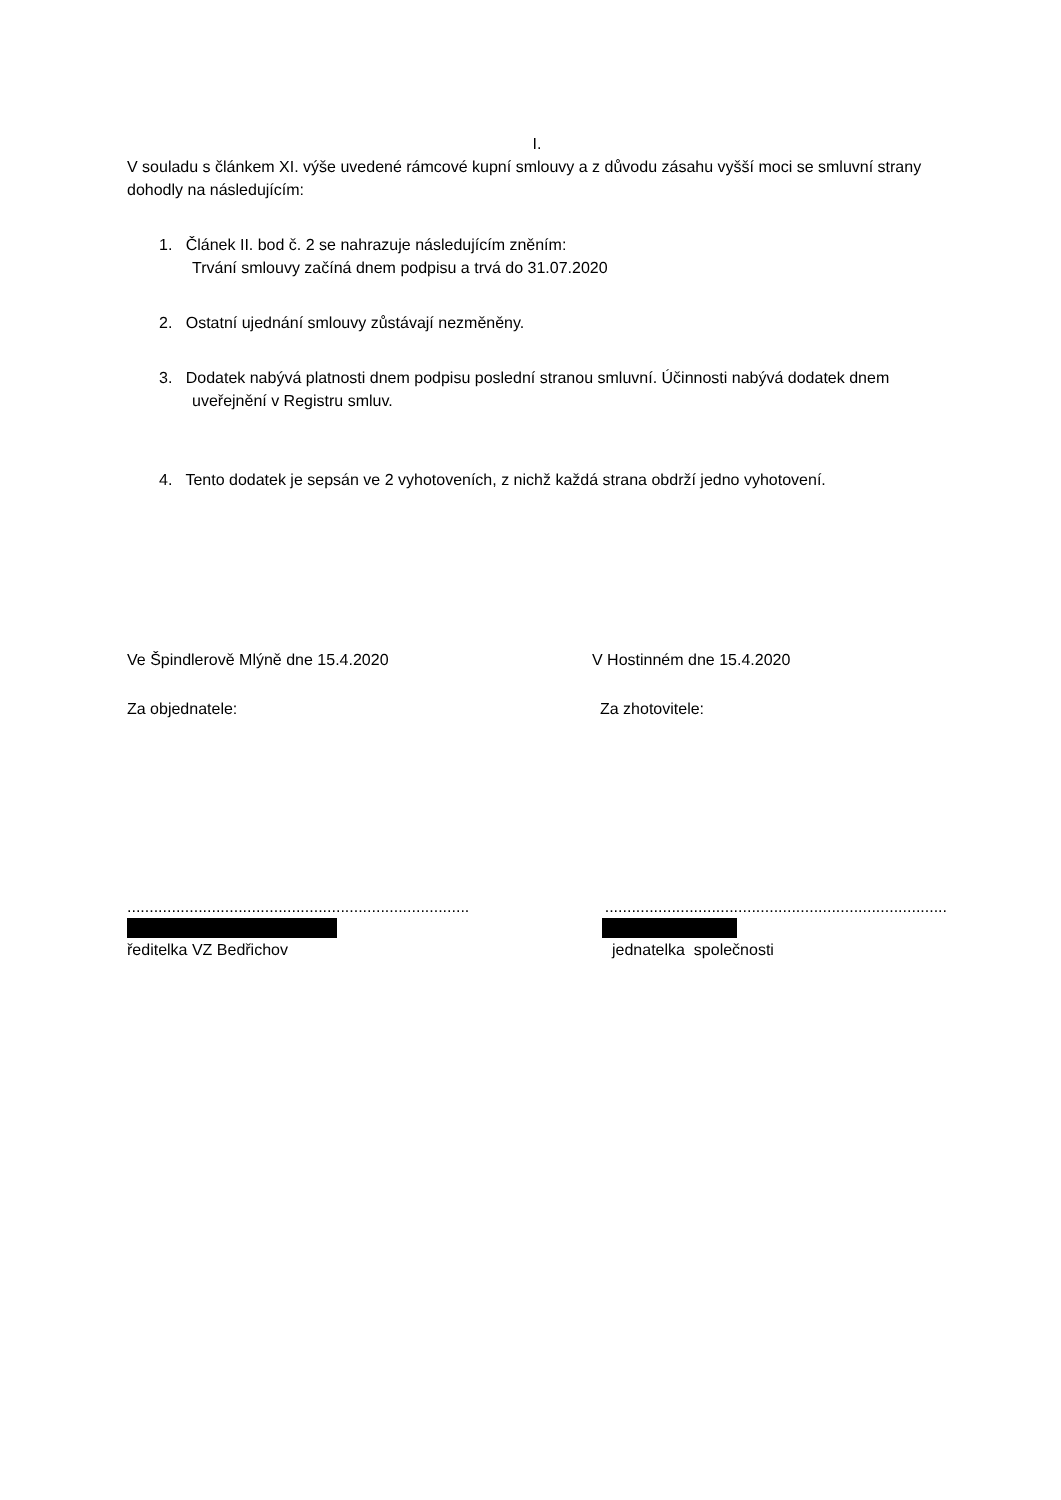I.
V souladu s článkem XI. výše uvedené rámcové kupní smlouvy a z důvodu zásahu vyšší moci se smluvní strany dohodly na následujícím:
1. Článek II. bod č. 2 se nahrazuje následujícím zněním:
Trvání smlouvy začíná dnem podpisu a trvá do 31.07.2020
2. Ostatní ujednání smlouvy zůstávají nezměněny.
3. Dodatek nabývá platnosti dnem podpisu poslední stranou smluvní. Účinnosti nabývá dodatek dnem uveřejnění v Registru smluv.
4. Tento dodatek je sepsán ve 2 vyhotoveních, z nichž každá strana obdrží jedno vyhotovení.
Ve Špindlerově Mlýně dne 15.4.2020 V Hostinném dne 15.4.2020
Za objednatele: Za zhotovitele:
.............................................................................
.............................................................................
ředitelka VZ Bedřichov jednatelka společnosti